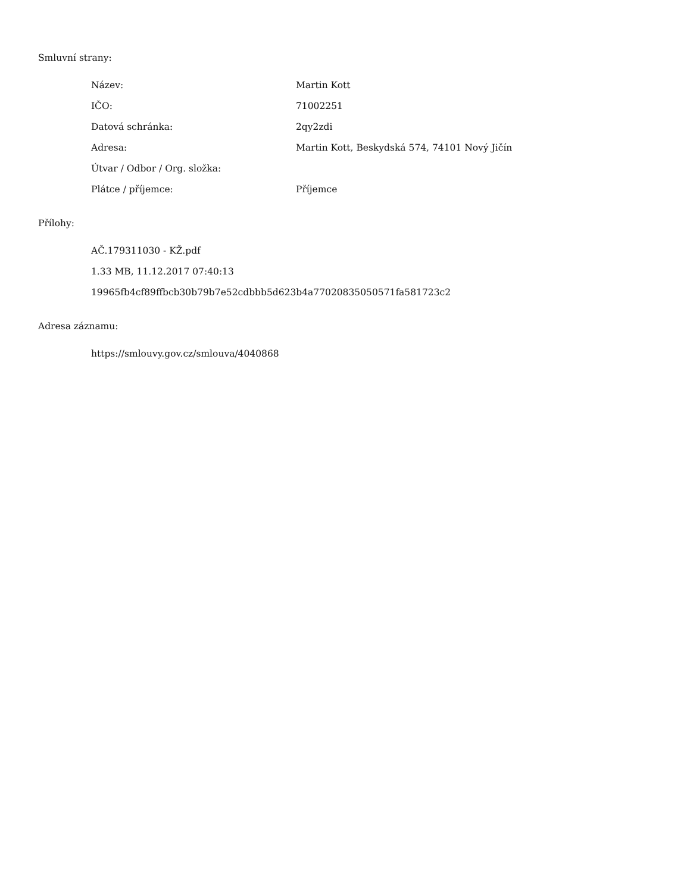Smluvní strany:
| Název: | Martin Kott |
| IČO: | 71002251 |
| Datová schránka: | 2qy2zdi |
| Adresa: | Martin Kott, Beskydská 574, 74101 Nový Jičín |
| Útvar / Odbor / Org. složka: | |
| Plátce / příjemce: | Příjemce |
Přílohy:
AČ.179311030 - KŽ.pdf
1.33 MB, 11.12.2017 07:40:13
19965fb4cf89ffbcb30b79b7e52cdbbb5d623b4a77020835050571fa581723c2
Adresa záznamu:
https://smlouvy.gov.cz/smlouva/4040868